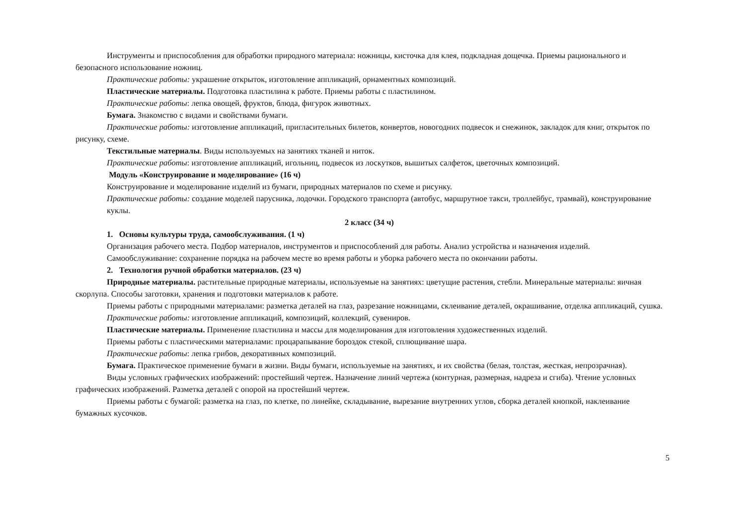Инструменты и приспособления для обработки природного материала: ножницы, кисточка для клея, подкладная дощечка. Приемы рационального и безопасного использование ножниц.
Практические работы: украшение открыток, изготовление аппликаций, орнаментных композиций.
Пластические материалы. Подготовка пластилина к работе. Приемы работы с пластилином.
Практические работы: лепка овощей, фруктов, блюда, фигурок животных.
Бумага. Знакомство с видами и свойствами бумаги.
Практические работы: изготовление аппликаций, пригласительных билетов, конвертов, новогодних подвесок и снежинок, закладок для книг, открыток по рисунку, схеме.
Текстильные материалы. Виды используемых на занятиях тканей и ниток.
Практические работы: изготовление аппликаций, игольниц, подвесок из лоскутков, вышитых салфеток, цветочных композиций.
Модуль «Конструирование и моделирование» (16 ч)
Конструирование и моделирование изделий из бумаги, природных материалов по схеме и рисунку.
Практические работы: создание моделей парусника, лодочки. Городского транспорта (автобус, маршрутное такси, троллейбус, трамвай), конструирование куклы.
2 класс (34 ч)
1. Основы культуры труда, самообслуживания. (1 ч)
Организация рабочего места. Подбор материалов, инструментов и приспособлений для работы. Анализ устройства и назначения изделий.
Самообслуживание: сохранение порядка на рабочем месте во время работы и уборка рабочего места по окончании работы.
2. Технология ручной обработки материалов. (23 ч)
Природные материалы. растительные природные материалы, используемые на занятиях: цветущие растения, стебли. Минеральные материалы: яичная скорлупа. Способы заготовки, хранения и подготовки материалов к работе.
Приемы работы с природными материалами: разметка деталей на глаз, разрезание ножницами, склеивание деталей, окрашивание, отделка аппликаций, сушка.
Практические работы: изготовление аппликаций, композиций, коллекций, сувениров.
Пластические материалы. Применение пластилина и массы для моделирования для изготовления художественных изделий.
Приемы работы с пластическими материалами: процарапывание бороздок стекой, сплющивание шара.
Практические работы: лепка грибов, декоративных композиций.
Бумага. Практическое применение бумаги в жизни. Виды бумаги, используемые на занятиях, и их свойства (белая, толстая, жесткая, непрозрачная).
Виды условных графических изображений: простейший чертеж. Назначение линий чертежа (контурная, размерная, надреза и сгиба). Чтение условных графических изображений. Разметка деталей с опорой на простейший чертеж.
Приемы работы с бумагой: разметка на глаз, по клетке, по линейке, складывание, вырезание внутренних углов, сборка деталей кнопкой, наклеивание бумажных кусочков.
5